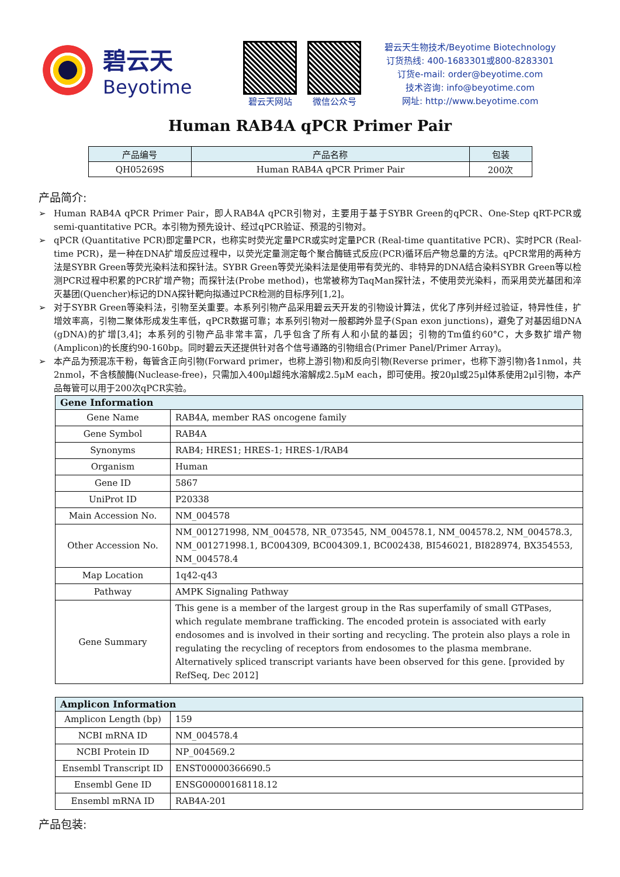碧云天
Beyotime
碧云天网站 微信公众号
碧云天生物技术/Beyotime Biotechnology
订货热线: 400-1683301或800-8283301
订货e-mail: order@beyotime.com
技术咨询: info@beyotime.com
网址: http://www.beyotime.com
Human RAB4A qPCR Primer Pair
| 产品编号 | 产品名称 | 包装 |
| --- | --- | --- |
| QH05269S | Human RAB4A qPCR Primer Pair | 200次 |
产品简介:
➢ Human RAB4A qPCR Primer Pair，即人RAB4A qPCR引物对，主要用于基于SYBR Green的qPCR、One-Step qRT-PCR或semi-quantitative PCR。本引物为预先设计、经过qPCR验证、预混的引物对。
➢ qPCR (Quantitative PCR)即定量PCR，也称实时荧光定量PCR或实时定量PCR (Real-time quantitative PCR)、实时PCR (Real-time PCR)，是一种在DNA扩增反应过程中，以荧光定量测定每个聚合酶链式反应(PCR)循环后产物总量的方法。qPCR常用的两种方法是SYBR Green等荧光染料法和探针法。SYBR Green等荧光染料法是使用带有荧光的、非特异的DNA结合染料SYBR Green等以检测PCR过程中积累的PCR扩增产物；而探针法(Probe method)，也常被称为TaqMan探针法，不使用荧光染料，而采用荧光基团和淬灭基团(Quencher)标记的DNA探针靶向拟通过PCR检测的目标序列[1,2]。
➢ 对于SYBR Green等染料法，引物至关重要。本系列引物产品采用碧云天开发的引物设计算法，优化了序列并经过验证，特异性佳，扩增效率高，引物二聚体形成发生率低，qPCR数据可靠；本系列引物对一般都跨外显子(Span exon junctions)，避免了对基因组DNA (gDNA)的扩增[3,4]；本系列的引物产品非常丰富，几乎包含了所有人和小鼠的基因；引物的Tm值约60°C，大多数扩增产物(Amplicon)的长度约90-160bp。同时碧云天还提供针对各个信号通路的引物组合(Primer Panel/Primer Array)。
➢ 本产品为预混冻干粉，每管含正向引物(Forward primer，也称上游引物)和反向引物(Reverse primer，也称下游引物)各1nmol，共2nmol，不含核酸酶(Nuclease-free)，只需加入400μl超纯水溶解成2.5μM each，即可使用。按20μl或25μl体系使用2μl引物，本产品每管可以用于200次qPCR实验。
| Gene Information | |
| --- | --- |
| Gene Name | RAB4A, member RAS oncogene family |
| Gene Symbol | RAB4A |
| Synonyms | RAB4; HRES1; HRES-1; HRES-1/RAB4 |
| Organism | Human |
| Gene ID | 5867 |
| UniProt ID | P20338 |
| Main Accession No. | NM_004578 |
| Other Accession No. | NM_001271998, NM_004578, NR_073545, NM_004578.1, NM_004578.2, NM_004578.3, NM_001271998.1, BC004309, BC004309.1, BC002438, BI546021, BI828974, BX354553, NM_004578.4 |
| Map Location | 1q42-q43 |
| Pathway | AMPK Signaling Pathway |
| Gene Summary | This gene is a member of the largest group in the Ras superfamily of small GTPases, which regulate membrane trafficking. The encoded protein is associated with early endosomes and is involved in their sorting and recycling. The protein also plays a role in regulating the recycling of receptors from endosomes to the plasma membrane. Alternatively spliced transcript variants have been observed for this gene. [provided by RefSeq, Dec 2012] |
| Amplicon Information | |
| --- | --- |
| Amplicon Length (bp) | 159 |
| NCBI mRNA ID | NM_004578.4 |
| NCBI Protein ID | NP_004569.2 |
| Ensembl Transcript ID | ENST00000366690.5 |
| Ensembl Gene ID | ENSG00000168118.12 |
| Ensembl mRNA ID | RAB4A-201 |
产品包装: